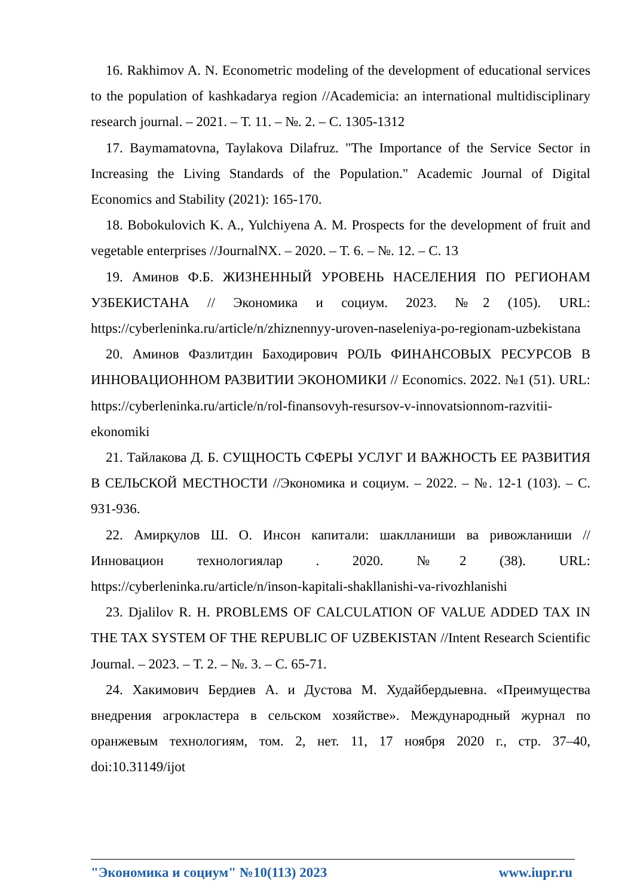16. Rakhimov A. N. Econometric modeling of the development of educational services to the population of kashkadarya region //Academicia: an international multidisciplinary research journal. – 2021. – Т. 11. – №. 2. – С. 1305-1312
17. Baymamatovna, Taylakova Dilafruz. "The Importance of the Service Sector in Increasing the Living Standards of the Population." Academic Journal of Digital Economics and Stability (2021): 165-170.
18. Bobokulovich K. A., Yulchiyena A. M. Prospects for the development of fruit and vegetable enterprises //JournalNX. – 2020. – Т. 6. – №. 12. – С. 13
19. Аминов Ф.Б. ЖИЗНЕННЫЙ УРОВЕНЬ НАСЕЛЕНИЯ ПО РЕГИОНАМ УЗБЕКИСТАНА // Экономика и социум. 2023. №2 (105). URL: https://cyberleninka.ru/article/n/zhiznennyy-uroven-naseleniya-po-regionam-uzbekistana
20. Аминов Фазлитдин Баходирович РОЛЬ ФИНАНСОВЫХ РЕСУРСОВ В ИННОВАЦИОННОМ РАЗВИТИИ ЭКОНОМИКИ // Economics. 2022. №1 (51). URL: https://cyberleninka.ru/article/n/rol-finansovyh-resursov-v-innovatsionnom-razvitii-ekonomiki
21. Тайлакова Д. Б. СУЩНОСТЬ СФЕРЫ УСЛУГ И ВАЖНОСТЬ ЕЕ РАЗВИТИЯ В СЕЛЬСКОЙ МЕСТНОСТИ //Экономика и социум. – 2022. – №. 12-1 (103). – С. 931-936.
22. Амирқулов Ш. О. Инсон капитали: шаклланиши ва ривожланиши // Инновацион технологиялар . 2020. №2 (38). URL: https://cyberleninka.ru/article/n/inson-kapitali-shakllanishi-va-rivozhlanishi
23. Djalilov R. H. PROBLEMS OF CALCULATION OF VALUE ADDED TAX IN THE TAX SYSTEM OF THE REPUBLIC OF UZBEKISTAN //Intent Research Scientific Journal. – 2023. – Т. 2. – №. 3. – С. 65-71.
24. Хакимович Бердиев А. и Дустова М. Худайбердыевна. «Преимущества внедрения агрокластера в сельском хозяйстве». Международный журнал по оранжевым технологиям, том. 2, нет. 11, 17 ноября 2020 г., стр. 37–40, doi:10.31149/ijot
"Экономика и социум" №10(113) 2023 www.iupr.ru